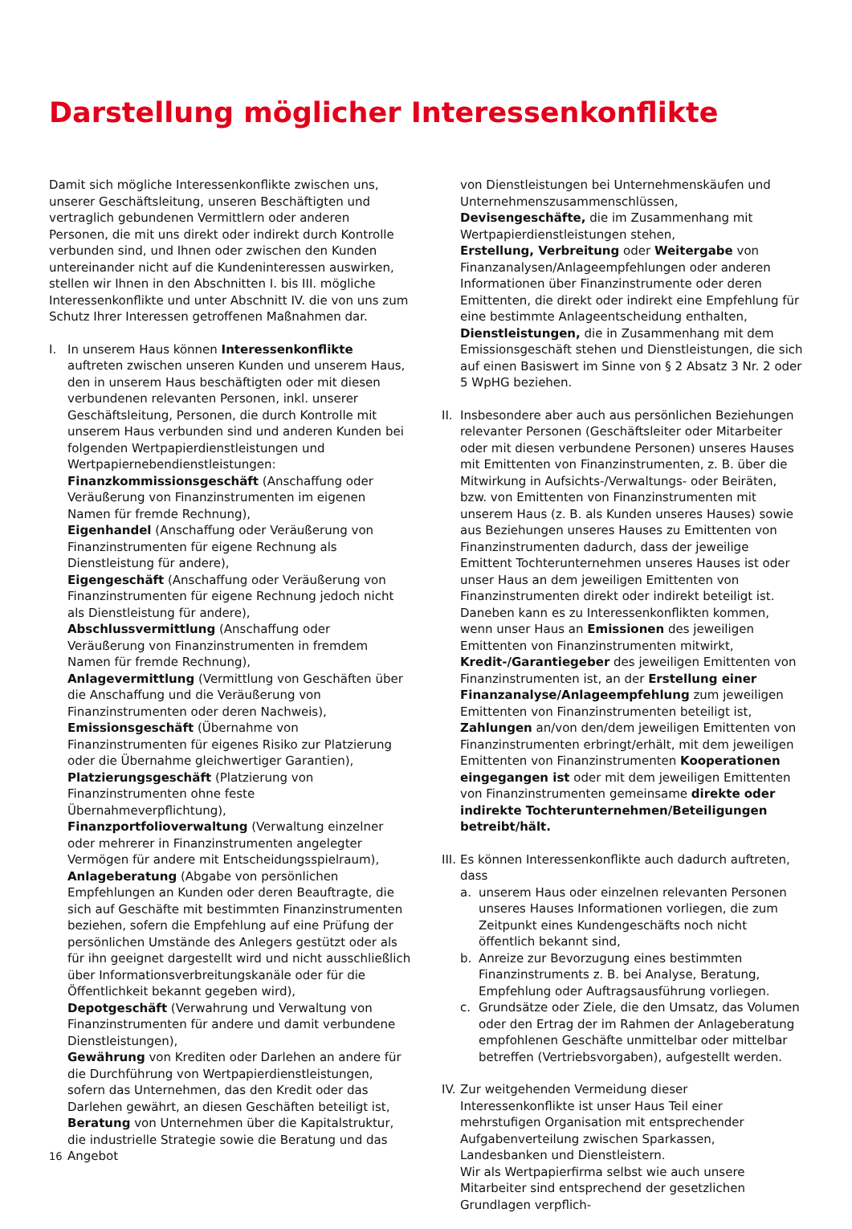Darstellung möglicher Interessenkonflikte
Damit sich mögliche Interessenkonflikte zwischen uns, unserer Geschäftsleitung, unseren Beschäftigten und vertraglich gebundenen Vermittlern oder anderen Personen, die mit uns direkt oder indirekt durch Kontrolle verbunden sind, und Ihnen oder zwischen den Kunden untereinander nicht auf die Kundeninteressen auswirken, stellen wir Ihnen in den Abschnitten I. bis III. mögliche Interessenkonflikte und unter Abschnitt IV. die von uns zum Schutz Ihrer Interessen getroffenen Maßnahmen dar.
I. In unserem Haus können Interessenkonflikte auftreten zwischen unseren Kunden und unserem Haus, den in unserem Haus beschäftigten oder mit diesen verbundenen relevanten Personen, inkl. unserer Geschäftsleitung, Personen, die durch Kontrolle mit unserem Haus verbunden sind und anderen Kunden bei folgenden Wertpapierdienstleistungen und Wertpapiernebendienstleistungen:
Finanzkommissionsgeschäft (Anschaffung oder Veräußerung von Finanzinstrumenten im eigenen Namen für fremde Rechnung),
Eigenhandel (Anschaffung oder Veräußerung von Finanzinstrumenten für eigene Rechnung als Dienstleistung für andere),
Eigengeschäft (Anschaffung oder Veräußerung von Finanzinstrumenten für eigene Rechnung jedoch nicht als Dienstleistung für andere),
Abschlussvermittlung (Anschaffung oder Veräußerung von Finanzinstrumenten in fremdem Namen für fremde Rechnung),
Anlagevermittlung (Vermittlung von Geschäften über die Anschaffung und die Veräußerung von Finanzinstrumenten oder deren Nachweis),
Emissionsgeschäft (Übernahme von Finanzinstrumenten für eigenes Risiko zur Platzierung oder die Übernahme gleichwertiger Garantien),
Platzierungsgeschäft (Platzierung von Finanzinstrumenten ohne feste Übernahmeverpflichtung),
Finanzportfolioverwaltung (Verwaltung einzelner oder mehrerer in Finanzinstrumenten angelegter Vermögen für andere mit Entscheidungsspielraum),
Anlageberatung (Abgabe von persönlichen Empfehlungen an Kunden oder deren Beauftragte, die sich auf Geschäfte mit bestimmten Finanzinstrumenten beziehen, sofern die Empfehlung auf eine Prüfung der persönlichen Umstände des Anlegers gestützt oder als für ihn geeignet dargestellt wird und nicht ausschließlich über Informationsverbreitungskanäle oder für die Öffentlichkeit bekannt gegeben wird),
Depotgeschäft (Verwahrung und Verwaltung von Finanzinstrumenten für andere und damit verbundene Dienstleistungen),
Gewährung von Krediten oder Darlehen an andere für die Durchführung von Wertpapierdienstleistungen, sofern das Unternehmen, das den Kredit oder das Darlehen gewährt, an diesen Geschäften beteiligt ist,
Beratung von Unternehmen über die Kapitalstruktur, die industrielle Strategie sowie die Beratung und das Angebot
von Dienstleistungen bei Unternehmenskäufen und Unternehmenszusammenschlüssen,
Devisengeschäfte, die im Zusammenhang mit Wertpapierdienstleistungen stehen,
Erstellung, Verbreitung oder Weitergabe von Finanzanalysen/Anlageempfehlungen oder anderen Informationen über Finanzinstrumente oder deren Emittenten, die direkt oder indirekt eine Empfehlung für eine bestimmte Anlageentscheidung enthalten,
Dienstleistungen, die in Zusammenhang mit dem Emissionsgeschäft stehen und Dienstleistungen, die sich auf einen Basiswert im Sinne von § 2 Absatz 3 Nr. 2 oder 5 WpHG beziehen.
II.
Insbesondere aber auch aus persönlichen Beziehungen relevanter Personen (Geschäftsleiter oder Mitarbeiter oder mit diesen verbundene Personen) unseres Hauses mit Emittenten von Finanzinstrumenten, z. B. über die Mitwirkung in Aufsichts-/Verwaltungs- oder Beiräten, bzw. von Emittenten von Finanzinstrumenten mit unserem Haus (z. B. als Kunden unseres Hauses) sowie aus Beziehungen unseres Hauses zu Emittenten von Finanzinstrumenten dadurch, dass der jeweilige Emittent Tochterunternehmen unseres Hauses ist oder unser Haus an dem jeweiligen Emittenten von Finanzinstrumenten direkt oder indirekt beteiligt ist. Daneben kann es zu Interessenkonflikten kommen, wenn unser Haus an Emissionen des jeweiligen Emittenten von Finanzinstrumenten mitwirkt, Kredit-/Garantiegeber des jeweiligen Emittenten von Finanzinstrumenten ist, an der Erstellung einer Finanzanalyse/Anlageempfehlung zum jeweiligen Emittenten von Finanzinstrumenten beteiligt ist, Zahlungen an/von den/dem jeweiligen Emittenten von Finanzinstrumenten erbringt/erhält, mit dem jeweiligen Emittenten von Finanzinstrumenten Kooperationen eingegangen ist oder mit dem jeweiligen Emittenten von Finanzinstrumenten gemeinsame direkte oder indirekte Tochterunternehmen/Beteiligungen betreibt/hält.
III.
Es können Interessenkonflikte auch dadurch auftreten, dass
a. unserem Haus oder einzelnen relevanten Personen unseres Hauses Informationen vorliegen, die zum Zeitpunkt eines Kundengeschäfts noch nicht öffentlich bekannt sind,
b. Anreize zur Bevorzugung eines bestimmten Finanzinstruments z. B. bei Analyse, Beratung, Empfehlung oder Auftragsausführung vorliegen.
c. Grundsätze oder Ziele, die den Umsatz, das Volumen oder den Ertrag der im Rahmen der Anlageberatung empfohlenen Geschäfte unmittelbar oder mittelbar betreffen (Vertriebsvorgaben), aufgestellt werden.
IV.
Zur weitgehenden Vermeidung dieser Interessenkonflikte ist unser Haus Teil einer mehrstufigen Organisation mit entsprechender Aufgabenverteilung zwischen Sparkassen, Landesbanken und Dienstleistern.
Wir als Wertpapierfirma selbst wie auch unsere Mitarbeiter sind entsprechend der gesetzlichen Grundlagen verpflich-
16